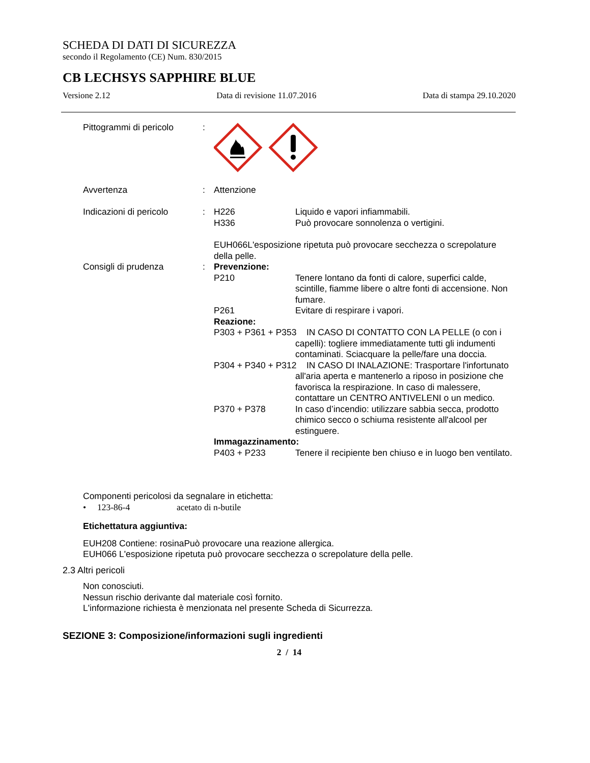SCHEDA DI DATI DI SICUREZZA
secondo il Regolamento (CE) Num. 830/2015
CB LECHSYS SAPPHIRE BLUE
Versione 2.12 Data di revisione 11.07.2016 Data di stampa 29.10.2020
Pittogrammi di pericolo
:
Avvertenza : Attenzione
Indicazioni di pericolo
: H226 Liquido e vapori infiammabili.
H336 Può provocare sonnolenza o vertigini.
EUH066L'esposizione ripetuta può provocare secchezza o screpolature della pelle.
Consigli di prudenza : Prevenzione:
P210 Tenere lontano da fonti di calore, superfici calde, scintille, fiamme libere o altre fonti di accensione. Non fumare.
P261 Evitare di respirare i vapori.
Reazione:
P303 + P361 + P353 IN CASO DI CONTATTO CON LA PELLE (o con i capelli): togliere immediatamente tutti gli indumenti contaminati. Sciacquare la pelle/fare una doccia.
P304 + P340 + P312 IN CASO DI INALAZIONE: Trasportare l'infortunato all'aria aperta e mantenerlo a riposo in posizione che favorisca la respirazione. In caso di malessere, contattare un CENTRO ANTIVELENI o un medico.
P370 + P378 In caso d’incendio: utilizzare sabbia secca, prodotto chimico secco o schiuma resistente all'alcool per estinguere.
Immagazzinamento:
P403 + P233 Tenere il recipiente ben chiuso e in luogo ben ventilato.
Componenti pericolosi da segnalare in etichetta:
• 123-86-4 acetato di n-butile
Etichettatura aggiuntiva:
EUH208 Contiene: rosinaPuò provocare una reazione allergica.
EUH066 L'esposizione ripetuta può provocare secchezza o screpolature della pelle.
2.3 Altri pericoli
Non conosciuti.
Nessun rischio derivante dal materiale così fornito.
L'informazione richiesta è menzionata nel presente Scheda di Sicurrezza.
SEZIONE 3: Composizione/informazioni sugli ingredienti
2 / 14